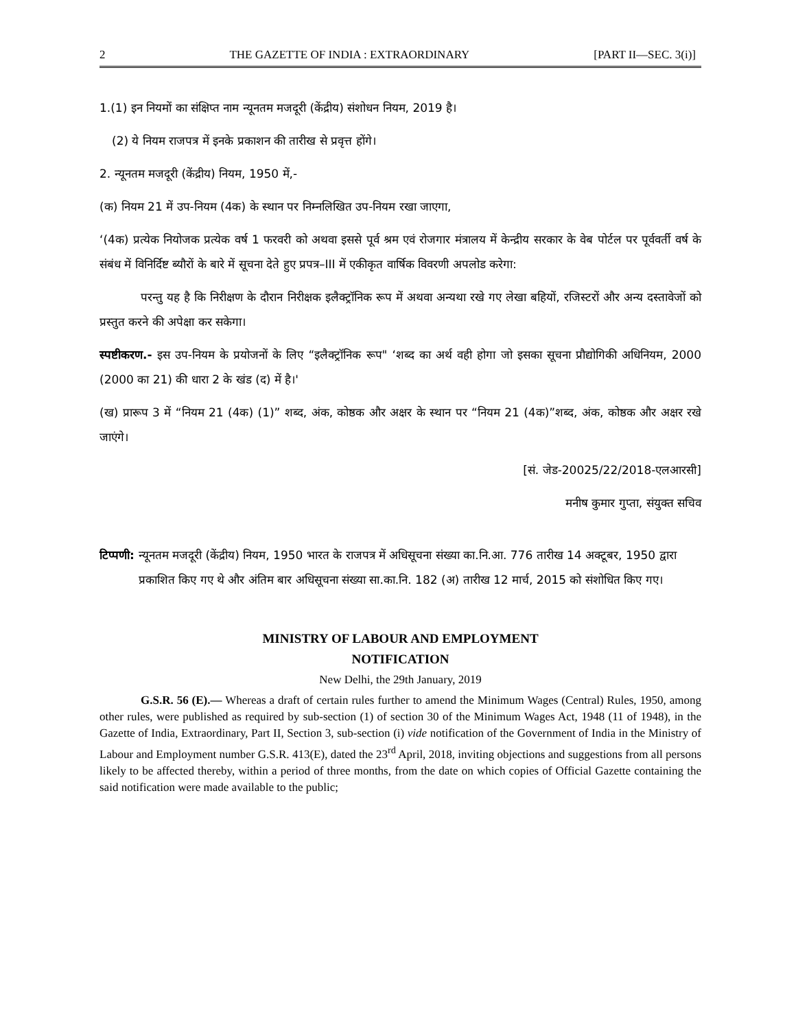2 THE GAZETTE OF INDIA : EXTRAORDINARY [PART II—SEC. 3(i)]
1.(1) इन नियमों का संक्षिप्त नाम न्यूनतम मजदूरी (केंद्रीय) संशोधन नियम, 2019 है।
(2) ये नियम राजपत्र में इनके प्रकाशन की तारीख से प्रवृत्त होंगे।
2. न्यूनतम मजदूरी (केंद्रीय) नियम, 1950 में,-
(क) नियम 21 में उप-नियम (4क) के स्थान पर निम्नलिखित उप-नियम रखा जाएगा,
‘(4क) प्रत्येक नियोजक प्रत्येक वर्ष 1 फरवरी को अथवा इससे पूर्व श्रम एवं रोजगार मंत्रालय में केन्द्रीय सरकार के वेब पोर्टल पर पूर्ववर्ती वर्ष के संबंध में विनिर्दिष्ट ब्यौरों के बारे में सूचना देते हुए प्रपत्र–III में एकीकृत वार्षिक विवरणी अपलोड करेगा:
परन्तु यह है कि निरीक्षण के दौरान निरीक्षक इलैक्ट्रॉनिक रूप में अथवा अन्यथा रखे गए लेखा बहियों, रजिस्टरों और अन्य दस्तावेजों को प्रस्तुत करने की अपेक्षा कर सकेगा।
स्पष्टीकरण.- इस उप-नियम के प्रयोजनों के लिए “इलैक्ट्रॉनिक रूप" ‘शब्द का अर्थ वही होगा जो इसका सूचना प्रौद्योगिकी अधिनियम, 2000 (2000 का 21) की धारा 2 के खंड (द) में है।'
(ख) प्रारूप 3 में “नियम 21 (4क) (1)” शब्द, अंक, कोष्ठक और अक्षर के स्थान पर “नियम 21 (4क)”शब्द, अंक, कोष्ठक और अक्षर रखे जाएंगे।
[सं. जेड-20025/22/2018-एलआरसी]
मनीष कुमार गुप्ता, संयुक्त सचिव
टिप्पणी: न्यूनतम मजदूरी (केंद्रीय) नियम, 1950 भारत के राजपत्र में अधिसूचना संख्या का.नि.आ. 776 तारीख 14 अक्टूबर, 1950 द्वारा प्रकाशित किए गए थे और अंतिम बार अधिसूचना संख्या सा.का.नि. 182 (अ) तारीख 12 मार्च, 2015 को संशोधित किए गए।
MINISTRY OF LABOUR AND EMPLOYMENT
NOTIFICATION
New Delhi, the 29th January, 2019
G.S.R. 56 (E).— Whereas a draft of certain rules further to amend the Minimum Wages (Central) Rules, 1950, among other rules, were published as required by sub-section (1) of section 30 of the Minimum Wages Act, 1948 (11 of 1948), in the Gazette of India, Extraordinary, Part II, Section 3, sub-section (i) vide notification of the Government of India in the Ministry of Labour and Employment number G.S.R. 413(E), dated the 23<sup>rd</sup> April, 2018, inviting objections and suggestions from all persons likely to be affected thereby, within a period of three months, from the date on which copies of Official Gazette containing the said notification were made available to the public;